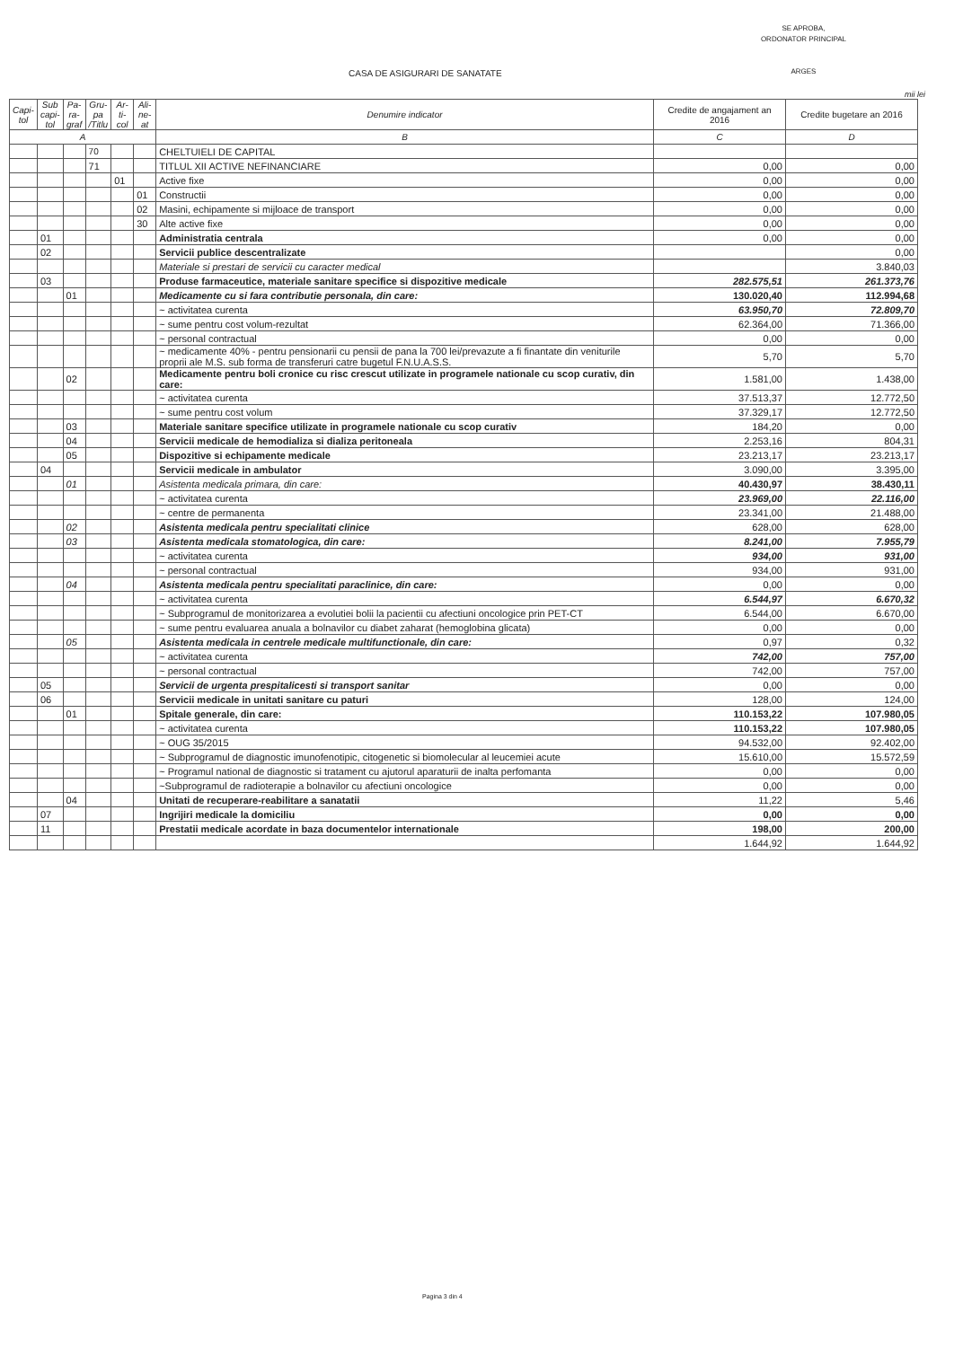SE APROBA,
ORDONATOR PRINCIPAL
ARGES
CASA DE ASIGURARI DE SANATATE
mii lei
| Capi-tol | Sub capi-tol | Pa-ra-graf | Gru-pa /Titlu | Ar-ti-col | Ali-ne-at | Denumire indicator | Credite de angajament an 2016 | Credite bugetare an 2016 |
| --- | --- | --- | --- | --- | --- | --- | --- | --- |
| A | | | | | | B | C | D |
| | | | 70 | | | CHELTUIELI DE CAPITAL | | |
| | | | 71 | | | TITLUL XII ACTIVE NEFINANCIARE | 0,00 | 0,00 |
| | | | | 01 | | Active fixe | 0,00 | 0,00 |
| | | | | | 01 | Constructii | 0,00 | 0,00 |
| | | | | | 02 | Masini, echipamente si mijloace de transport | 0,00 | 0,00 |
| | | | | | 30 | Alte active fixe | 0,00 | 0,00 |
| | 01 | | | | | Administratia centrala | 0,00 | 0,00 |
| | 02 | | | | | Servicii publice descentralizate | | 0,00 |
| | | | | | | Materiale si prestari de servicii cu caracter medical | | 3.840,03 |
| | 03 | | | | | Produse farmaceutice, materiale sanitare specifice si dispozitive medicale | 282.575,51 | 261.373,76 |
| | | 01 | | | | Medicamente cu si fara contributie personala, din care: | 130.020,40 | 112.994,68 |
| | | | | | | ~ activitatea curenta | 63.950,70 | 72.809,70 |
| | | | | | | ~ sume pentru cost volum-rezultat | 62.364,00 | 71.366,00 |
| | | | | | | ~ personal contractual | 0,00 | 0,00 |
| | | | | | | ~ medicamente 40% - pentru pensionarii cu pensii de pana la 700 lei/prevazute a fi finantate din veniturile proprii ale M.S. sub forma de transferuri catre bugetul F.N.U.A.S.S. | 5,70 | 5,70 |
| | | 02 | | | | Medicamente pentru boli cronice cu risc crescut utilizate in programele nationale cu scop curativ, din care: | 1.581,00 | 1.438,00 |
| | | | | | | ~ activitatea curenta | 37.513,37 | 12.772,50 |
| | | | | | | ~ sume pentru cost volum | 37.329,17 | 12.772,50 |
| | | 03 | | | | Materiale sanitare specifice utilizate in programele nationale cu scop curativ | 184,20 | 0,00 |
| | | 04 | | | | Servicii medicale de hemodializa si dializa peritoneala | 2.253,16 | 804,31 |
| | | 05 | | | | Dispozitive si echipamente medicale | 23.213,17 | 23.213,17 |
| | 04 | | | | | Servicii medicale in ambulator | 3.090,00 | 3.395,00 |
| | | 01 | | | | Asistenta medicala primara, din care: | 40.430,97 | 38.430,11 |
| | | | | | | ~ activitatea curenta | 23.969,00 | 22.116,00 |
| | | | | | | ~ centre de permanenta | 23.341,00 | 21.488,00 |
| | | 02 | | | | Asistenta medicala pentru specialitati clinice | 628,00 | 628,00 |
| | | 03 | | | | Asistenta medicala stomatologica, din care: | 8.241,00 | 7.955,79 |
| | | | | | | ~ activitatea curenta | 934,00 | 931,00 |
| | | | | | | ~ personal contractual | 934,00 | 931,00 |
| | | 04 | | | | Asistenta medicala pentru specialitati paraclinice, din care: | 0,00 | 0,00 |
| | | | | | | ~ activitatea curenta | 6.544,97 | 6.670,32 |
| | | | | | | ~ Subprogramul de monitorizarea a evolutiei bolii la pacientii cu afectiuni oncologice prin PET-CT | 6.544,00 | 6.670,00 |
| | | | | | | ~ sume pentru evaluarea anuala a bolnavilor cu diabet zaharat (hemoglobina glicata) | 0,00 | 0,00 |
| | | 05 | | | | Asistenta medicala in centrele medicale multifunctionale, din care: | 0,97 | 0,32 |
| | | | | | | ~ activitatea curenta | 742,00 | 757,00 |
| | | | | | | ~ personal contractual | 742,00 | 757,00 |
| | 05 | | | | | Servicii de urgenta prespitalicesti si transport sanitar | 0,00 | 0,00 |
| | 06 | | | | | Servicii medicale in unitati sanitare cu paturi | 128,00 | 124,00 |
| | | 01 | | | | Spitale generale, din care: | 110.153,22 | 107.980,05 |
| | | | | | | ~ activitatea curenta | 110.153,22 | 107.980,05 |
| | | | | | | ~ OUG 35/2015 | 94.532,00 | 92.402,00 |
| | | | | | | ~ Subprogramul de diagnostic imunofenotipic, citogenetic si biomolecular al leucemiei acute | 15.610,00 | 15.572,59 |
| | | | | | | ~ Programul national de diagnostic si tratament cu ajutorul aparaturii de inalta perfomanta | 0,00 | 0,00 |
| | | | | | | ~Subprogramul de radioterapie a bolnavilor cu afectiuni oncologice | 0,00 | 0,00 |
| | | 04 | | | | Unitati de recuperare-reabilitare a sanatatii | 11,22 | 5,46 |
| | 07 | | | | | Ingrijiri medicale la domiciliu | 0,00 | 0,00 |
| | 11 | | | | | Prestatii medicale acordate in baza documentelor internationale | 198,00 | 200,00 |
| | | | | | | | 1.644,92 | 1.644,92 |
Pagina 3 din 4